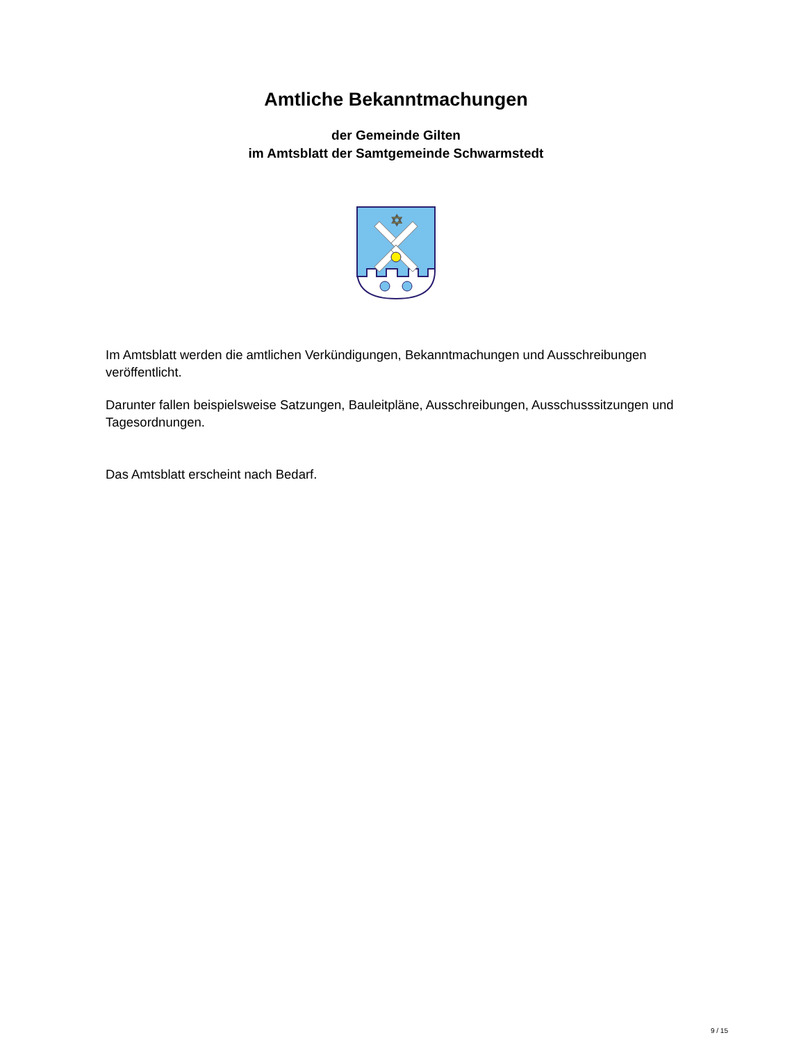Amtliche Bekanntmachungen
der Gemeinde Gilten
im Amtsblatt der Samtgemeinde Schwarmstedt
✡
Im Amtsblatt werden die amtlichen Verkündigungen, Bekanntmachungen und Ausschreibungen veröffentlicht.
Darunter fallen beispielsweise Satzungen, Bauleitpläne, Ausschreibungen, Ausschusssitzungen und Tagesordnungen.
Das Amtsblatt erscheint nach Bedarf.
9 / 15